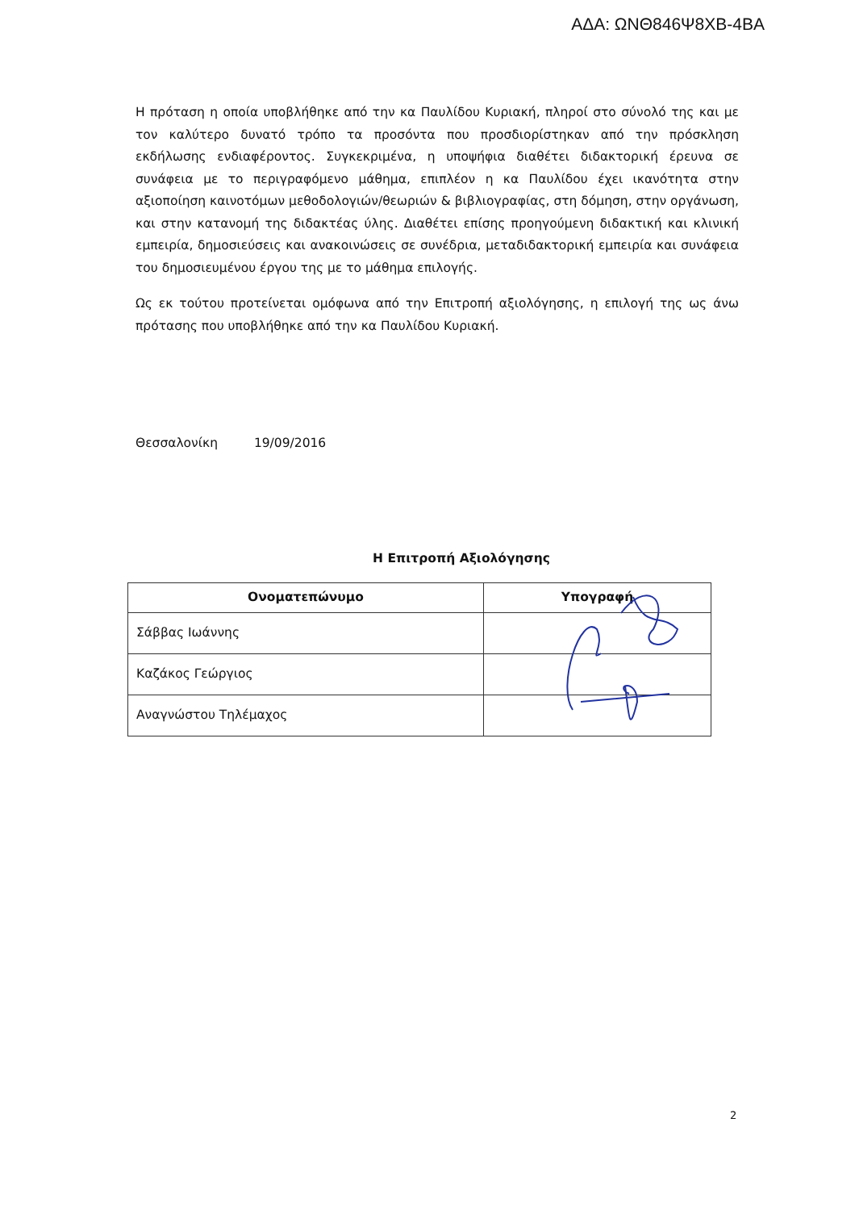ΑΔΑ: ΩΝΘ846Ψ8ΧΒ-4ΒΑ
Η πρόταση η οποία υποβλήθηκε από την κα Παυλίδου Κυριακή, πληροί στο σύνολό της και με τον καλύτερο δυνατό τρόπο τα προσόντα που προσδιορίστηκαν από την πρόσκληση εκδήλωσης ενδιαφέροντος. Συγκεκριμένα, η υποψήφια διαθέτει διδακτορική έρευνα σε συνάφεια με το περιγραφόμενο μάθημα, επιπλέον η κα Παυλίδου έχει ικανότητα στην αξιοποίηση καινοτόμων μεθοδολογιών/θεωριών & βιβλιογραφίας, στη δόμηση, στην οργάνωση, και στην κατανομή της διδακτέας ύλης. Διαθέτει επίσης προηγούμενη διδακτική και κλινική εμπειρία, δημοσιεύσεις και ανακοινώσεις σε συνέδρια, μεταδιδακτορική εμπειρία και συνάφεια του δημοσιευμένου έργου της με το μάθημα επιλογής.
Ως εκ τούτου προτείνεται ομόφωνα από την Επιτροπή αξιολόγησης, η επιλογή της ως άνω πρότασης που υποβλήθηκε από την κα Παυλίδου Κυριακή.
Θεσσαλονίκη 19/09/2016
Η Επιτροπή Αξιολόγησης
| Ονοματεπώνυμο | Υπογραφή |
| --- | --- |
| Σάββας Ιωάννης | |
| Καζάκος Γεώργιος | |
| Αναγνώστου Τηλέμαχος | |
2